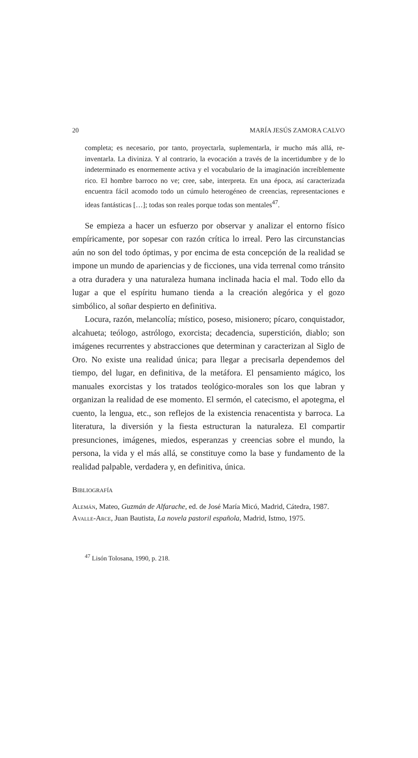20 MARÍA JESÚS ZAMORA CALVO
completa; es necesario, por tanto, proyectarla, suplementarla, ir mucho más allá, re-inventarla. La diviniza. Y al contrario, la evocación a través de la incertidumbre y de lo indeterminado es enormemente activa y el vocabulario de la imaginación increíblemente rico. El hombre barroco no ve; cree, sabe, interpreta. En una época, así caracterizada encuentra fácil acomodo todo un cúmulo heterogéneo de creencias, representaciones e ideas fantásticas […]; todas son reales porque todas son mentales<sup>47</sup>.
Se empieza a hacer un esfuerzo por observar y analizar el entorno físico empíricamente, por sopesar con razón crítica lo irreal. Pero las circunstancias aún no son del todo óptimas, y por encima de esta concepción de la realidad se impone un mundo de apariencias y de ficciones, una vida terrenal como tránsito a otra duradera y una naturaleza humana inclinada hacia el mal. Todo ello da lugar a que el espíritu humano tienda a la creación alegórica y el gozo simbólico, al soñar despierto en definitiva.
Locura, razón, melancolía; místico, poseso, misionero; pícaro, conquistador, alcahueta; teólogo, astrólogo, exorcista; decadencia, superstición, diablo; son imágenes recurrentes y abstracciones que determinan y caracterizan al Siglo de Oro. No existe una realidad única; para llegar a precisarla dependemos del tiempo, del lugar, en definitiva, de la metáfora. El pensamiento mágico, los manuales exorcistas y los tratados teológico-morales son los que labran y organizan la realidad de ese momento. El sermón, el catecismo, el apotegma, el cuento, la lengua, etc., son reflejos de la existencia renacentista y barroca. La literatura, la diversión y la fiesta estructuran la naturaleza. El compartir presunciones, imágenes, miedos, esperanzas y creencias sobre el mundo, la persona, la vida y el más allá, se constituye como la base y fundamento de la realidad palpable, verdadera y, en definitiva, única.
Bibliografía
Alemán, Mateo, Guzmán de Alfarache, ed. de José María Micó, Madrid, Cátedra, 1987.
Avalle-Arce, Juan Bautista, La novela pastoril española, Madrid, Istmo, 1975.
<sup>47</sup> Lisón Tolosana, 1990, p. 218.